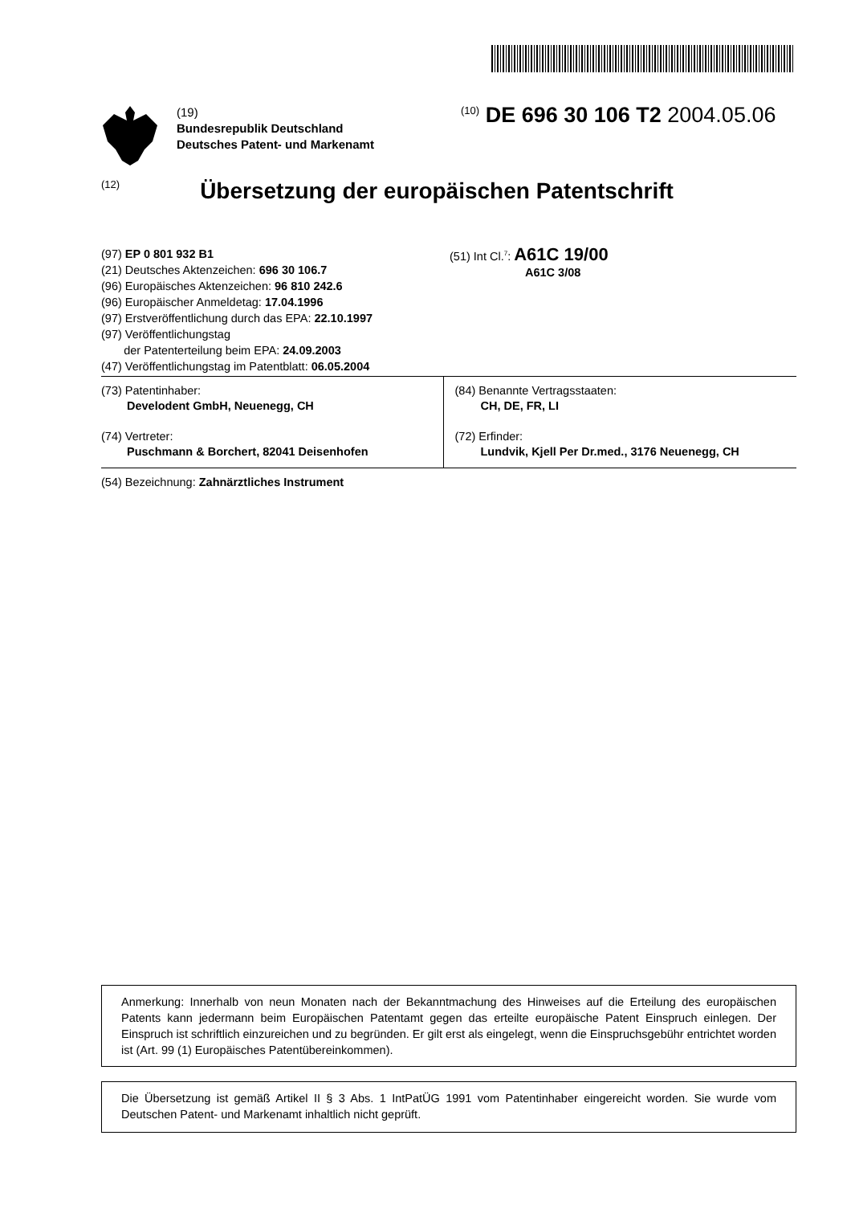(19)
Bundesrepublik Deutschland
Deutsches Patent- und Markenamt
<sup>(10)</sup> DE 696 30 106 T2 2004.05.06
(12)
Übersetzung der europäischen Patentschrift
(97) EP 0 801 932 B1
(21) Deutsches Aktenzeichen: 696 30 106.7
(96) Europäisches Aktenzeichen: 96 810 242.6
(96) Europäischer Anmeldetag: 17.04.1996
(97) Erstveröffentlichung durch das EPA: 22.10.1997
(97) Veröffentlichungstag
der Patenterteilung beim EPA: 24.09.2003
(47) Veröffentlichungstag im Patentblatt: 06.05.2004
(51) Int Cl.<sup>7</sup>: A61C 19/00
A61C 3/08
(73) Patentinhaber:
Develodent GmbH, Neuenegg, CH
(74) Vertreter:
Puschmann & Borchert, 82041 Deisenhofen
(84) Benannte Vertragsstaaten:
CH, DE, FR, LI
(72) Erfinder:
Lundvik, Kjell Per Dr.med., 3176 Neuenegg, CH
(54) Bezeichnung: Zahnärztliches Instrument
Anmerkung: Innerhalb von neun Monaten nach der Bekanntmachung des Hinweises auf die Erteilung des europäischen Patents kann jedermann beim Europäischen Patentamt gegen das erteilte europäische Patent Einspruch einlegen. Der Einspruch ist schriftlich einzureichen und zu begründen. Er gilt erst als eingelegt, wenn die Einspruchsgebühr entrichtet worden ist (Art. 99 (1) Europäisches Patentübereinkommen).
Die Übersetzung ist gemäß Artikel II § 3 Abs. 1 IntPatÜG 1991 vom Patentinhaber eingereicht worden. Sie wurde vom Deutschen Patent- und Markenamt inhaltlich nicht geprüft.